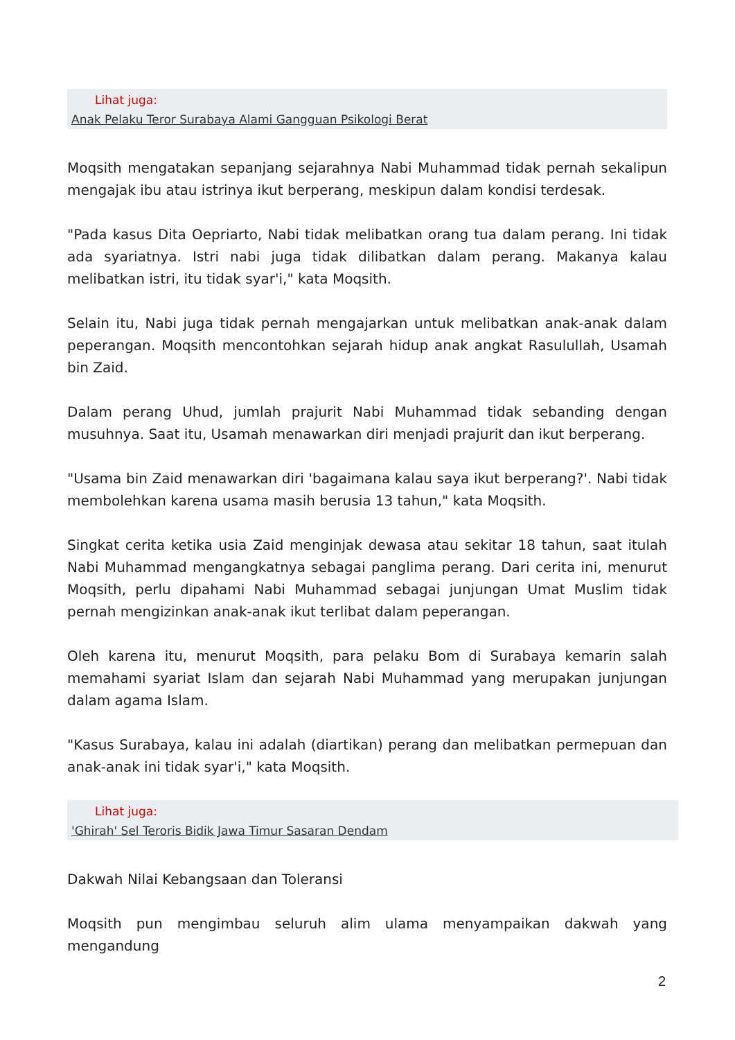Lihat juga:
Anak Pelaku Teror Surabaya Alami Gangguan Psikologi Berat
Moqsith mengatakan sepanjang sejarahnya Nabi Muhammad tidak pernah sekalipun mengajak ibu atau istrinya ikut berperang, meskipun dalam kondisi terdesak.
"Pada kasus Dita Oepriarto, Nabi tidak melibatkan orang tua dalam perang. Ini tidak ada syariatnya. Istri nabi juga tidak dilibatkan dalam perang. Makanya kalau melibatkan istri, itu tidak syar'i," kata Moqsith.
Selain itu, Nabi juga tidak pernah mengajarkan untuk melibatkan anak-anak dalam peperangan. Moqsith mencontohkan sejarah hidup anak angkat Rasulullah, Usamah bin Zaid.
Dalam perang Uhud, jumlah prajurit Nabi Muhammad tidak sebanding dengan musuhnya. Saat itu, Usamah menawarkan diri menjadi prajurit dan ikut berperang.
"Usama bin Zaid menawarkan diri 'bagaimana kalau saya ikut berperang?'. Nabi tidak membolehkan karena usama masih berusia 13 tahun," kata Moqsith.
Singkat cerita ketika usia Zaid menginjak dewasa atau sekitar 18 tahun, saat itulah Nabi Muhammad mengangkatnya sebagai panglima perang. Dari cerita ini, menurut Moqsith, perlu dipahami Nabi Muhammad sebagai junjungan Umat Muslim tidak pernah mengizinkan anak-anak ikut terlibat dalam peperangan.
Oleh karena itu, menurut Moqsith, para pelaku Bom di Surabaya kemarin salah memahami syariat Islam dan sejarah Nabi Muhammad yang merupakan junjungan dalam agama Islam.
"Kasus Surabaya, kalau ini adalah (diartikan) perang dan melibatkan permepuan dan anak-anak ini tidak syar'i," kata Moqsith.
Lihat juga:
'Ghirah' Sel Teroris Bidik Jawa Timur Sasaran Dendam
Dakwah Nilai Kebangsaan dan Toleransi
Moqsith pun mengimbau seluruh alim ulama menyampaikan dakwah yang mengandung
2